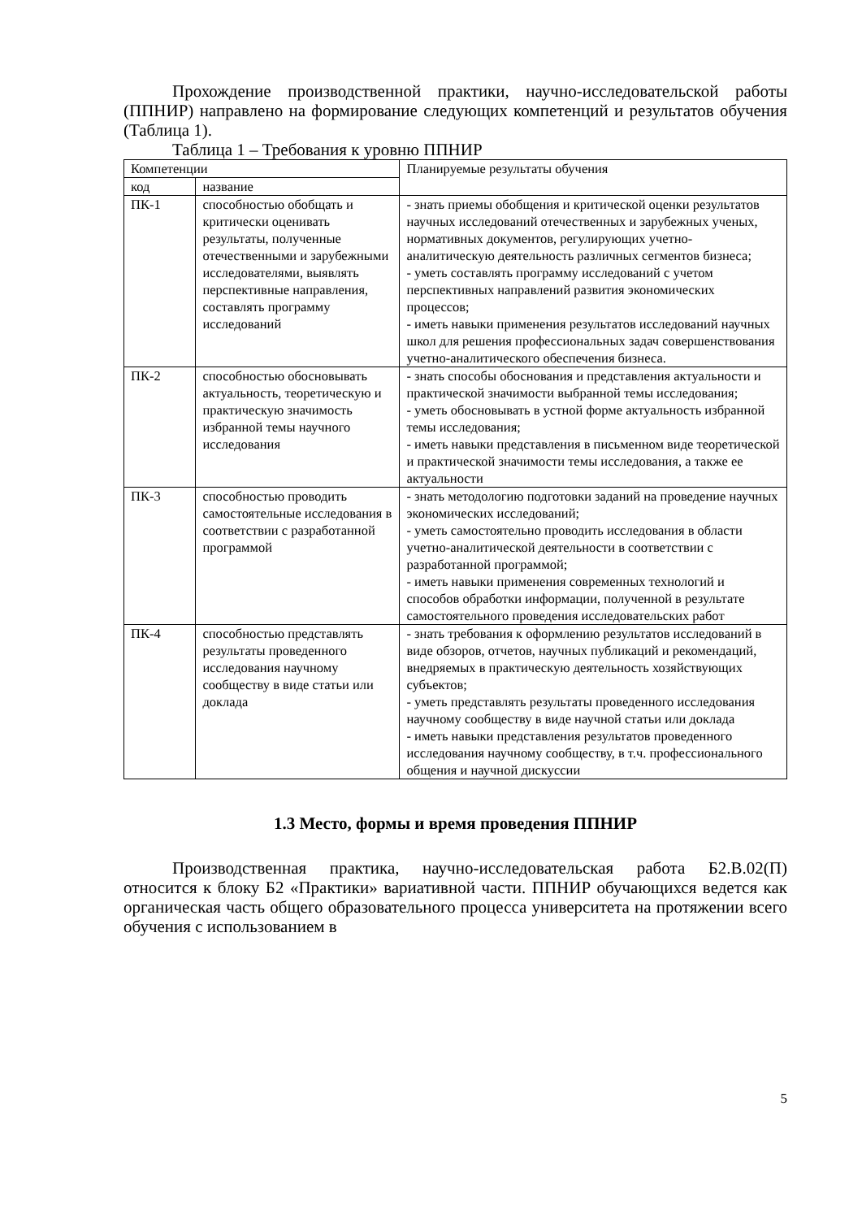Прохождение производственной практики, научно-исследовательской работы (ППНИР) направлено на формирование следующих компетенций и результатов обучения (Таблица 1).
Таблица 1 – Требования к уровню ППНИР
| Компетенции | | Планируемые результаты обучения |
| код | название | |
| ПК-1 | способностью обобщать и критически оценивать результаты, полученные отечественными и зарубежными исследователями, выявлять перспективные направления, составлять программу исследований | - знать приемы обобщения и критической оценки результатов научных исследований отечественных и зарубежных ученых, нормативных документов, регулирующих учетно-аналитическую деятельность различных сегментов бизнеса; - уметь составлять программу исследований с учетом перспективных направлений развития экономических процессов; - иметь навыки применения результатов исследований научных школ для решения профессиональных задач совершенствования учетно-аналитического обеспечения бизнеса. |
| ПК-2 | способностью обосновывать актуальность, теоретическую и практическую значимость избранной темы научного исследования | - знать способы обоснования и представления актуальности и практической значимости выбранной темы исследования; - уметь обосновывать в устной форме актуальность избранной темы исследования; - иметь навыки представления в письменном виде теоретической и практической значимости темы исследования, а также ее актуальности |
| ПК-3 | способностью проводить самостоятельные исследования в соответствии с разработанной программой | - знать методологию подготовки заданий на проведение научных экономических исследований; - уметь самостоятельно проводить исследования в области учетно-аналитической деятельности в соответствии с разработанной программой; - иметь навыки применения современных технологий и способов обработки информации, полученной в результате самостоятельного проведения исследовательских работ |
| ПК-4 | способностью представлять результаты проведенного исследования научному сообществу в виде статьи или доклада | - знать требования к оформлению результатов исследований в виде обзоров, отчетов, научных публикаций и рекомендаций, внедряемых в практическую деятельность хозяйствующих субъектов; - уметь представлять результаты проведенного исследования научному сообществу в виде научной статьи или доклада - иметь навыки представления результатов проведенного исследования научному сообществу, в т.ч. профессионального общения и научной дискуссии |
1.3 Место, формы и время проведения ППНИР
Производственная практика, научно-исследовательская работа Б2.В.02(П) относится к блоку Б2 «Практики» вариативной части. ППНИР обучающихся ведется как органическая часть общего образовательного процесса университета на протяжении всего обучения с использованием в
5